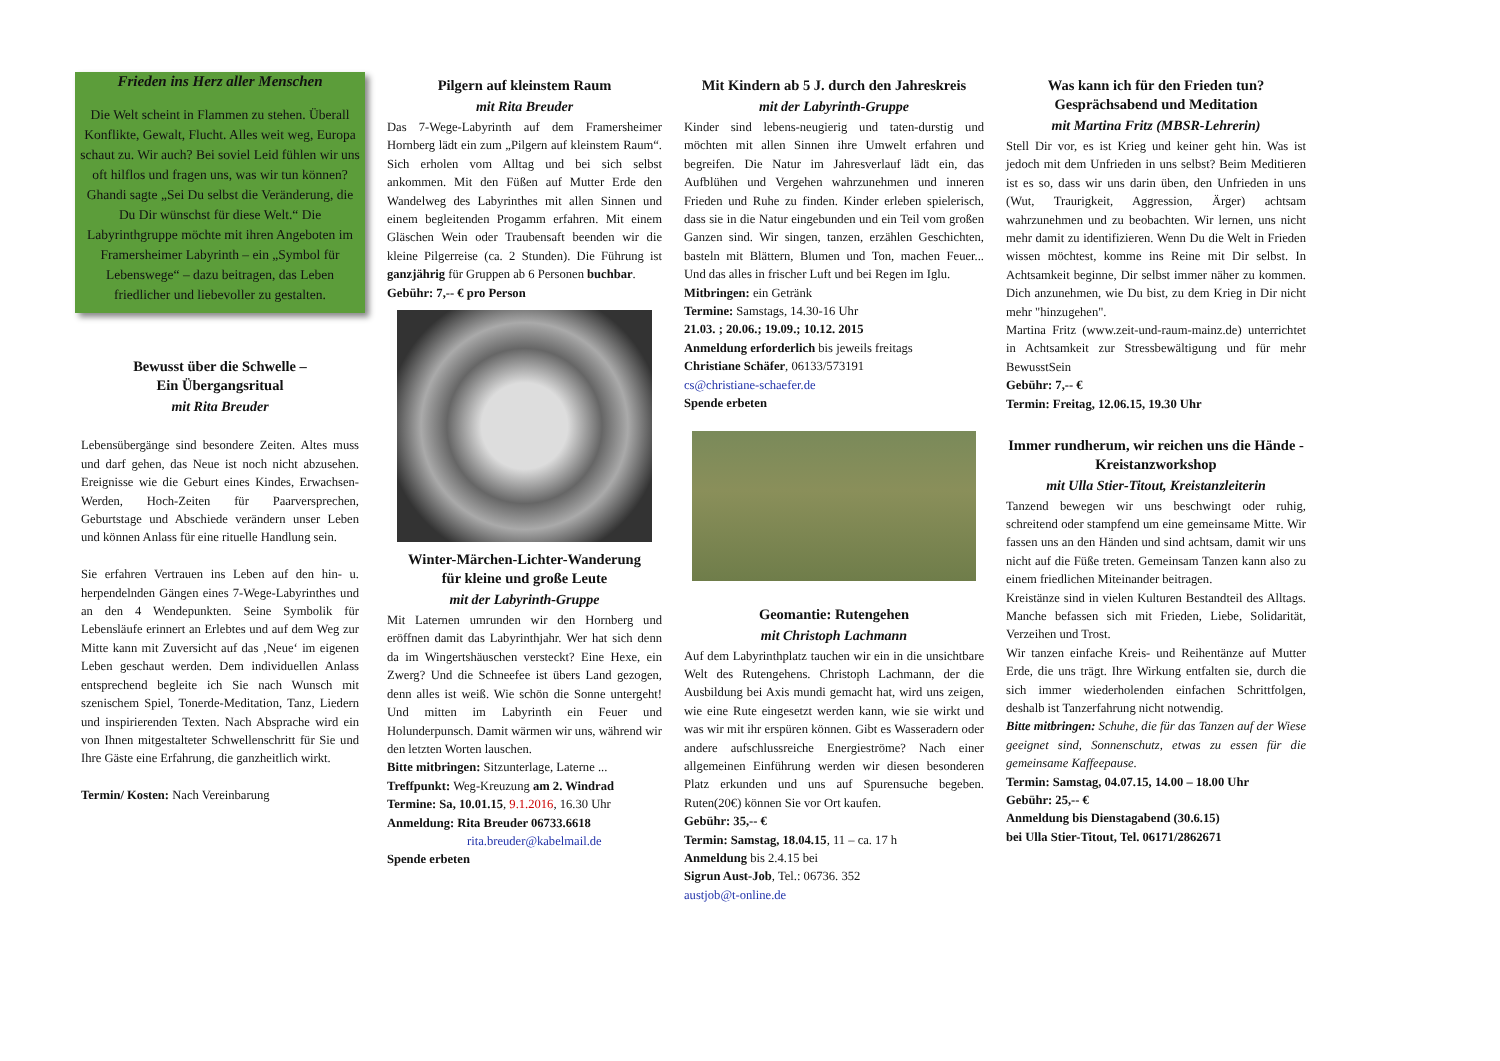Frieden ins Herz aller Menschen
Die Welt scheint in Flammen zu stehen. Überall Konflikte, Gewalt, Flucht. Alles weit weg, Europa schaut zu. Wir auch? Bei soviel Leid fühlen wir uns oft hilflos und fragen uns, was wir tun können? Ghandi sagte „Sei Du selbst die Veränderung, die Du Dir wünschst für diese Welt.“ Die Labyrinthgruppe möchte mit ihren Angeboten im Framersheimer Labyrinth – ein „Symbol für Lebenswege“ – dazu beitragen, das Leben friedlicher und liebevoller zu gestalten.
Bewusst über die Schwelle –
Ein Übergangsritual
mit Rita Breuder
Lebensübergänge sind besondere Zeiten. Altes muss und darf gehen, das Neue ist noch nicht abzusehen. Ereignisse wie die Geburt eines Kindes, Erwachsen-Werden, Hoch-Zeiten für Paarversprechen, Geburtstage und Abschiede verändern unser Leben und können Anlass für eine rituelle Handlung sein.
Sie erfahren Vertrauen ins Leben auf den hin- u. herpendelnden Gängen eines 7-Wege-Labyrinthes und an den 4 Wendepunkten. Seine Symbolik für Lebensläufe erinnert an Erlebtes und auf dem Weg zur Mitte kann mit Zuversicht auf das ‚Neue‘ im eigenen Leben geschaut werden. Dem individuellen Anlass entsprechend begleite ich Sie nach Wunsch mit szenischem Spiel, Tonerde-Meditation, Tanz, Liedern und inspirierenden Texten. Nach Absprache wird ein von Ihnen mitgestalteter Schwellenschritt für Sie und Ihre Gäste eine Erfahrung, die ganzheitlich wirkt.
Termin/ Kosten: Nach Vereinbarung
Pilgern auf kleinstem Raum
mit Rita Breuder
Das 7-Wege-Labyrinth auf dem Framersheimer Hornberg lädt ein zum „Pilgern auf kleinstem Raum“. Sich erholen vom Alltag und bei sich selbst ankommen. Mit den Füßen auf Mutter Erde den Wandelweg des Labyrinthes mit allen Sinnen und einem begleitenden Progamm erfahren. Mit einem Gläschen Wein oder Traubensaft beenden wir die kleine Pilgerreise (ca. 2 Stunden). Die Führung ist ganzjährig für Gruppen ab 6 Personen buchbar.
Gebühr: 7,-- € pro Person
Winter-Märchen-Lichter-Wanderung
für kleine und große Leute
mit der Labyrinth-Gruppe
Mit Laternen umrunden wir den Hornberg und eröffnen damit das Labyrinthjahr. Wer hat sich denn da im Wingertshäuschen versteckt? Eine Hexe, ein Zwerg? Und die Schneefee ist übers Land gezogen, denn alles ist weiß. Wie schön die Sonne untergeht! Und mitten im Labyrinth ein Feuer und Holunderpunsch. Damit wärmen wir uns, während wir den letzten Worten lauschen.
Bitte mitbringen: Sitzunterlage, Laterne ...
Treffpunkt: Weg-Kreuzung am 2. Windrad
Termine: Sa, 10.01.15, 9.1.2016, 16.30 Uhr
Anmeldung: Rita Breuder 06733.6618
rita.breuder@kabelmail.de
Spende erbeten
Mit Kindern ab 5 J. durch den Jahreskreis
mit der Labyrinth-Gruppe
Kinder sind lebens-neugierig und taten-durstig und möchten mit allen Sinnen ihre Umwelt erfahren und begreifen. Die Natur im Jahresverlauf lädt ein, das Aufblühen und Vergehen wahrzunehmen und inneren Frieden und Ruhe zu finden. Kinder erleben spielerisch, dass sie in die Natur eingebunden und ein Teil vom großen Ganzen sind. Wir singen, tanzen, erzählen Geschichten, basteln mit Blättern, Blumen und Ton, machen Feuer... Und das alles in frischer Luft und bei Regen im Iglu.
Mitbringen: ein Getränk
Termine: Samstags, 14.30-16 Uhr
21.03. ; 20.06.; 19.09.; 10.12. 2015
Anmeldung erforderlich bis jeweils freitags
Christiane Schäfer, 06133/573191
cs@christiane-schaefer.de
Spende erbeten
Geomantie: Rutengehen
mit Christoph Lachmann
Auf dem Labyrinthplatz tauchen wir ein in die unsichtbare Welt des Rutengehens. Christoph Lachmann, der die Ausbildung bei Axis mundi gemacht hat, wird uns zeigen, wie eine Rute eingesetzt werden kann, wie sie wirkt und was wir mit ihr erspüren können. Gibt es Wasseradern oder andere aufschlussreiche Energieströme? Nach einer allgemeinen Einführung werden wir diesen besonderen Platz erkunden und uns auf Spurensuche begeben. Ruten(20€) können Sie vor Ort kaufen.
Gebühr: 35,-- €
Termin: Samstag, 18.04.15, 11 – ca. 17 h
Anmeldung bis 2.4.15 bei
Sigrun Aust-Job, Tel.: 06736. 352
austjob@t-online.de
Was kann ich für den Frieden tun?
Gesprächsabend und Meditation
mit Martina Fritz (MBSR-Lehrerin)
Stell Dir vor, es ist Krieg und keiner geht hin. Was ist jedoch mit dem Unfrieden in uns selbst? Beim Meditieren ist es so, dass wir uns darin üben, den Unfrieden in uns (Wut, Traurigkeit, Aggression, Ärger) achtsam wahrzunehmen und zu beobachten. Wir lernen, uns nicht mehr damit zu identifizieren. Wenn Du die Welt in Frieden wissen möchtest, komme ins Reine mit Dir selbst. In Achtsamkeit beginne, Dir selbst immer näher zu kommen. Dich anzunehmen, wie Du bist, zu dem Krieg in Dir nicht mehr "hinzugehen".
Martina Fritz (www.zeit-und-raum-mainz.de) unterrichtet in Achtsamkeit zur Stressbewältigung und für mehr BewusstSein
Gebühr: 7,-- €
Termin: Freitag, 12.06.15, 19.30 Uhr
Immer rundherum, wir reichen uns die Hände - Kreistanzworkshop
mit Ulla Stier-Titout, Kreistanzleiterin
Tanzend bewegen wir uns beschwingt oder ruhig, schreitend oder stampfend um eine gemeinsame Mitte. Wir fassen uns an den Händen und sind achtsam, damit wir uns nicht auf die Füße treten. Gemeinsam Tanzen kann also zu einem friedlichen Miteinander beitragen.
Kreistänze sind in vielen Kulturen Bestandteil des Alltags. Manche befassen sich mit Frieden, Liebe, Solidarität, Verzeihen und Trost.
Wir tanzen einfache Kreis- und Reihentänze auf Mutter Erde, die uns trägt. Ihre Wirkung entfalten sie, durch die sich immer wiederholenden einfachen Schrittfolgen, deshalb ist Tanzerfahrung nicht notwendig.
Bitte mitbringen: Schuhe, die für das Tanzen auf der Wiese geeignet sind, Sonnenschutz, etwas zu essen für die gemeinsame Kaffeepause.
Termin: Samstag, 04.07.15, 14.00 – 18.00 Uhr
Gebühr: 25,-- €
Anmeldung bis Dienstagabend (30.6.15)
bei Ulla Stier-Titout, Tel. 06171/2862671